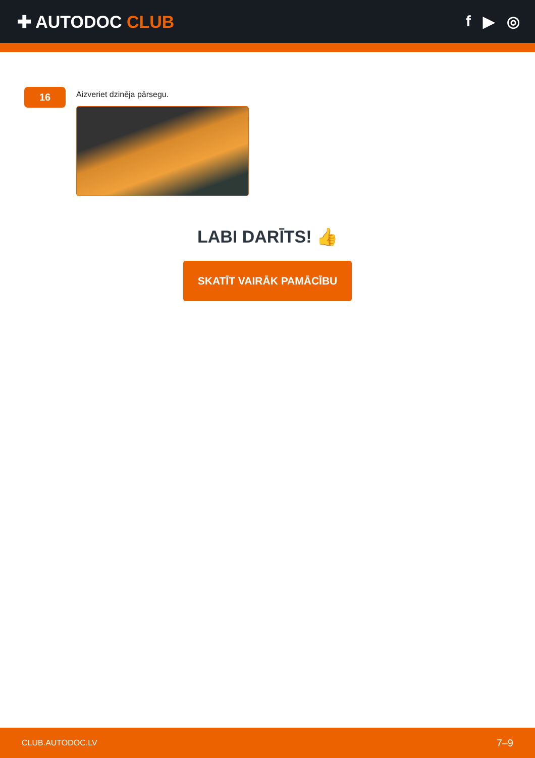✚ AUTODOC CLUB f ▶ ◎
16
Aizveriet dzinēja pārsegu.
LABI DARĪTS! 👍
SKATĪT VAIRĀK PAMĀCĪBU
CLUB.AUTODOC.LV 7–9